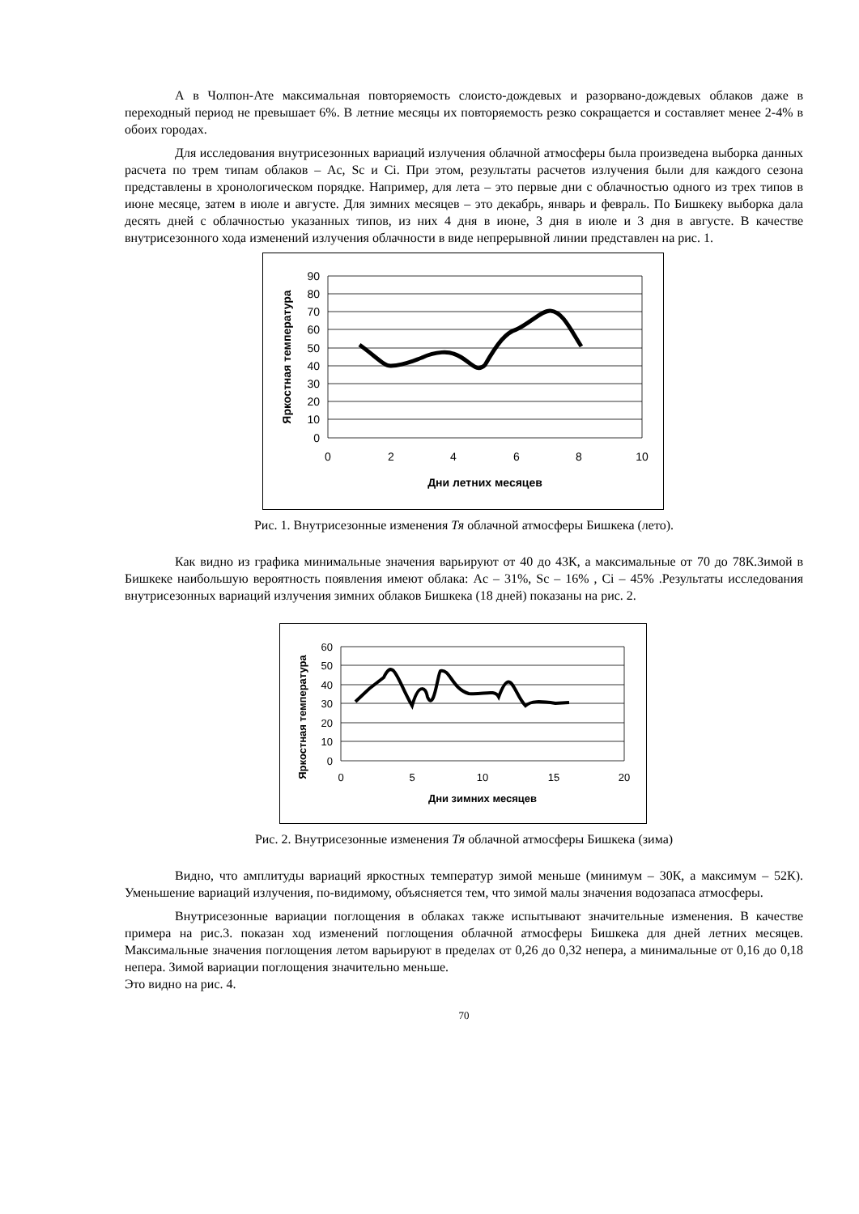А в Чолпон-Ате максимальная повторяемость слоисто-дождевых и разорвано-дождевых облаков даже в переходный период не превышает 6%. В летние месяцы их повторяемость резко сокращается и составляет менее 2-4% в обоих городах.
Для исследования внутрисезонных вариаций излучения облачной атмосферы была произведена выборка данных расчета по трем типам облаков – Ac, Sc и Ci. При этом, результаты расчетов излучения были для каждого сезона представлены в хронологическом порядке. Например, для лета – это первые дни с облачностью одного из трех типов в июне месяце, затем в июле и августе. Для зимних месяцев – это декабрь, январь и февраль. По Бишкеку выборка дала десять дней с облачностью указанных типов, из них 4 дня в июне, 3 дня в июле и 3 дня в августе. В качестве внутрисезонного хода изменений излучения облачности в виде непрерывной линии представлен на рис. 1.
90
80
70
60
50
40
30
20
10
0
0
2
4
6
8
10
Дни летних месяцев
Яркостная температура
Рис. 1. Внутрисезонные изменения Тя облачной атмосферы Бишкека (лето).
Как видно из графика минимальные значения варьируют от 40 до 43К, а максимальные от 70 до 78К.Зимой в Бишкеке наибольшую вероятность появления имеют облака: Ac – 31%, Sc – 16% , Ci – 45% .Результаты исследования внутрисезонных вариаций излучения зимних облаков Бишкека (18 дней) показаны на рис. 2.
60
50
40
30
20
10
0
0
5
10
15
20
Дни зимних месяцев
Яркостная температура
Рис. 2. Внутрисезонные изменения Тя облачной атмосферы Бишкека (зима)
Видно, что амплитуды вариаций яркостных температур зимой меньше (минимум – 30К, а максимум – 52К). Уменьшение вариаций излучения, по-видимому, объясняется тем, что зимой малы значения водозапаса атмосферы.
Внутрисезонные вариации поглощения в облаках также испытывают значительные изменения. В качестве примера на рис.3. показан ход изменений поглощения облачной атмосферы Бишкека для дней летних месяцев. Максимальные значения поглощения летом варьируют в пределах от 0,26 до 0,32 непера, а минимальные от 0,16 до 0,18 непера. Зимой вариации поглощения значительно меньше.
Это видно на рис. 4.
70